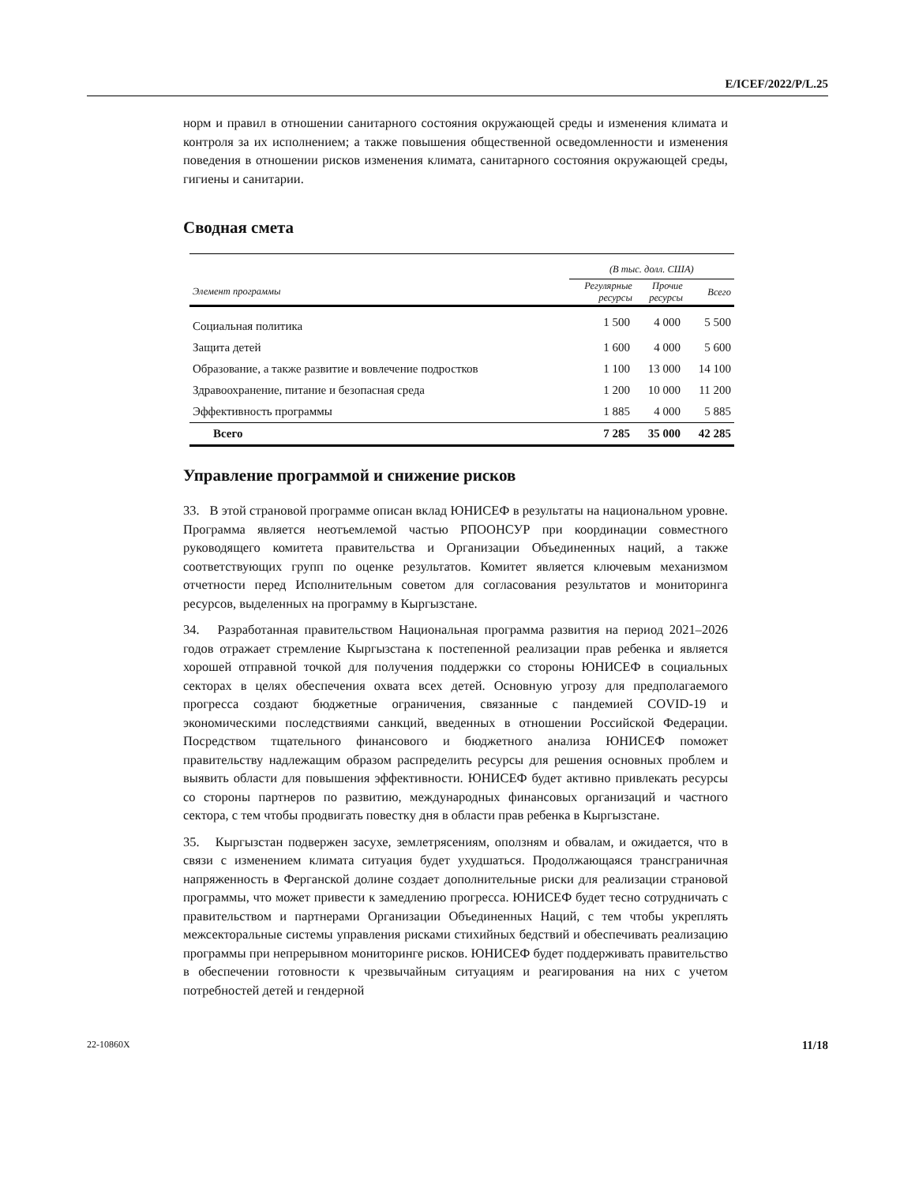E/ICEF/2022/P/L.25
норм и правил в отношении санитарного состояния окружающей среды и изменения климата и контроля за их исполнением; а также повышения общественной осведомленности и изменения поведения в отношении рисков изменения климата, санитарного состояния окружающей среды, гигиены и санитарии.
Сводная смета
| | (В тыс. долл. США) | | |
| --- | --- | --- | --- |
| Элемент программы | Регулярные ресурсы | Прочие ресурсы | Всего |
| Социальная политика | 1 500 | 4 000 | 5 500 |
| Защита детей | 1 600 | 4 000 | 5 600 |
| Образование, а также развитие и вовлечение подростков | 1 100 | 13 000 | 14 100 |
| Здравоохранение, питание и безопасная среда | 1 200 | 10 000 | 11 200 |
| Эффективность программы | 1 885 | 4 000 | 5 885 |
| Всего | 7 285 | 35 000 | 42 285 |
Управление программой и снижение рисков
33. В этой страновой программе описан вклад ЮНИСЕФ в результаты на национальном уровне. Программа является неотъемлемой частью РПООНСУР при координации совместного руководящего комитета правительства и Организации Объединенных наций, а также соответствующих групп по оценке результатов. Комитет является ключевым механизмом отчетности перед Исполнительным советом для согласования результатов и мониторинга ресурсов, выделенных на программу в Кыргызстане.
34. Разработанная правительством Национальная программа развития на период 2021–2026 годов отражает стремление Кыргызстана к постепенной реализации прав ребенка и является хорошей отправной точкой для получения поддержки со стороны ЮНИСЕФ в социальных секторах в целях обеспечения охвата всех детей. Основную угрозу для предполагаемого прогресса создают бюджетные ограничения, связанные с пандемией COVID-19 и экономическими последствиями санкций, введенных в отношении Российской Федерации. Посредством тщательного финансового и бюджетного анализа ЮНИСЕФ поможет правительству надлежащим образом распределить ресурсы для решения основных проблем и выявить области для повышения эффективности. ЮНИСЕФ будет активно привлекать ресурсы со стороны партнеров по развитию, международных финансовых организаций и частного сектора, с тем чтобы продвигать повестку дня в области прав ребенка в Кыргызстане.
35. Кыргызстан подвержен засухе, землетрясениям, оползням и обвалам, и ожидается, что в связи с изменением климата ситуация будет ухудшаться. Продолжающаяся трансграничная напряженность в Ферганской долине создает дополнительные риски для реализации страновой программы, что может привести к замедлению прогресса. ЮНИСЕФ будет тесно сотрудничать с правительством и партнерами Организации Объединенных Наций, с тем чтобы укреплять межсекторальные системы управления рисками стихийных бедствий и обеспечивать реализацию программы при непрерывном мониторинге рисков. ЮНИСЕФ будет поддерживать правительство в обеспечении готовности к чрезвычайным ситуациям и реагирования на них с учетом потребностей детей и гендерной
22-10860X 11/18